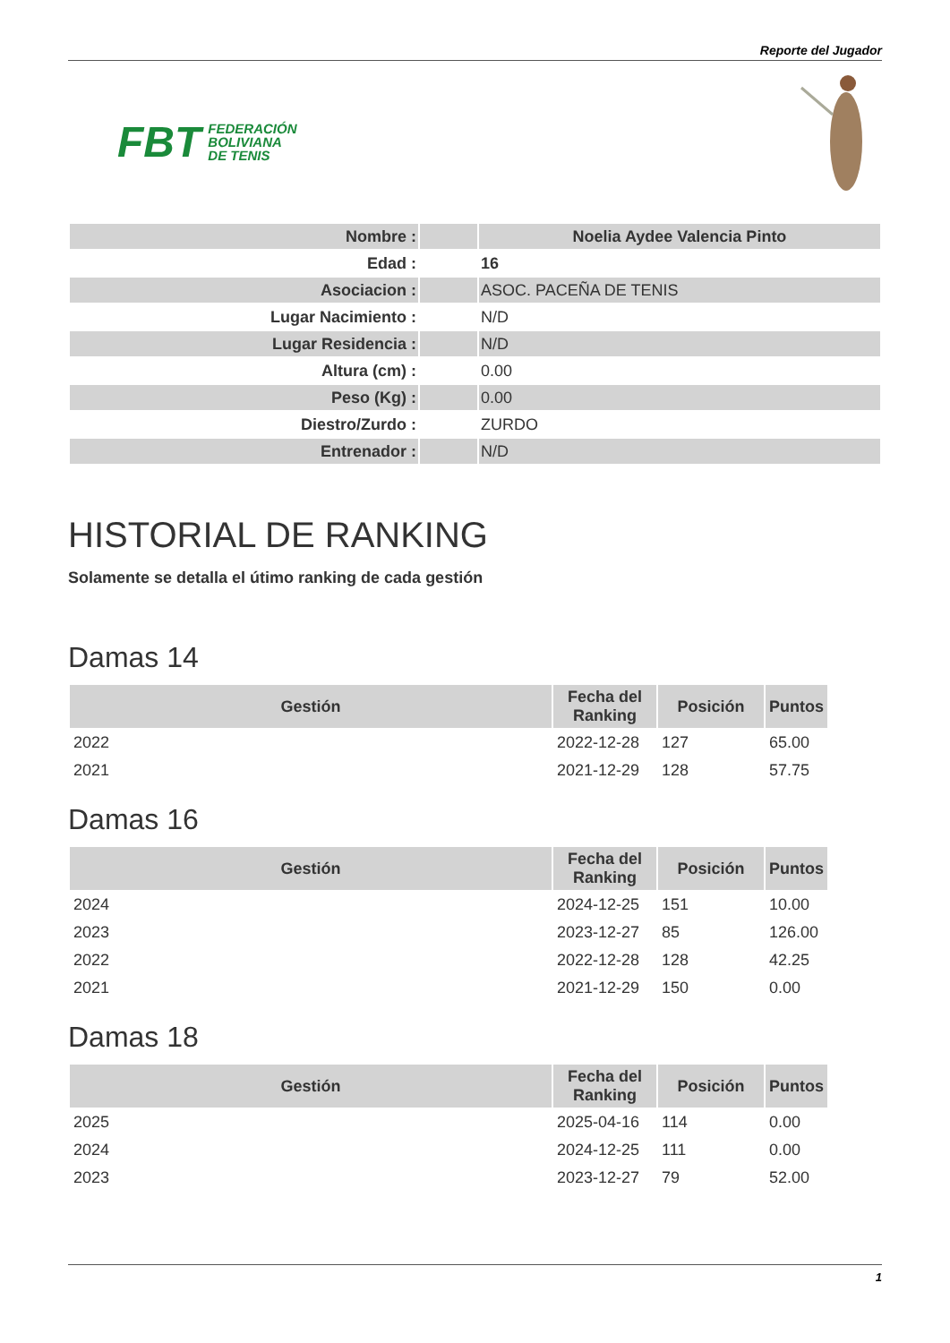Reporte del Jugador
FBT FEDERACIÓN
BOLIVIANA
DE TENIS
| Nombre : | | Noelia Aydee Valencia Pinto |
| Edad : | | 16 |
| Asociacion : | | ASOC. PACEÑA DE TENIS |
| Lugar Nacimiento : | | N/D |
| Lugar Residencia : | | N/D |
| Altura (cm) : | | 0.00 |
| Peso (Kg) : | | 0.00 |
| Diestro/Zurdo : | | ZURDO |
| Entrenador : | | N/D |
HISTORIAL DE RANKING
Solamente se detalla el útimo ranking de cada gestión
Damas 14
| Gestión | Fecha del Ranking | Posición | Puntos |
| --- | --- | --- | --- |
| 2022 | 2022-12-28 | 127 | 65.00 |
| 2021 | 2021-12-29 | 128 | 57.75 |
Damas 16
| Gestión | Fecha del Ranking | Posición | Puntos |
| --- | --- | --- | --- |
| 2024 | 2024-12-25 | 151 | 10.00 |
| 2023 | 2023-12-27 | 85 | 126.00 |
| 2022 | 2022-12-28 | 128 | 42.25 |
| 2021 | 2021-12-29 | 150 | 0.00 |
Damas 18
| Gestión | Fecha del Ranking | Posición | Puntos |
| --- | --- | --- | --- |
| 2025 | 2025-04-16 | 114 | 0.00 |
| 2024 | 2024-12-25 | 111 | 0.00 |
| 2023 | 2023-12-27 | 79 | 52.00 |
1